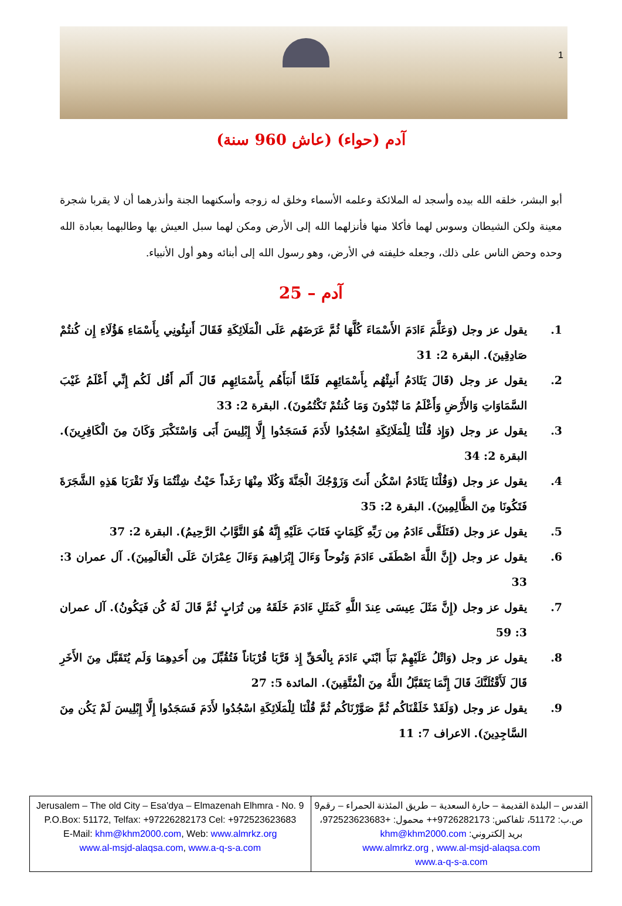1
آدم (حواء) (عاش 960 سنة)
أبو البشر، خلقه الله بيده وأسجد له الملائكة وعلمه الأسماء وخلق له زوجه وأسكنهما الجنة وأنذرهما أن لا يقربا شجرة معينة ولكن الشيطان وسوس لهما فأكلا منها فأنزلهما الله إلى الأرض ومكن لهما سبل العيش بها وطالبهما بعبادة الله وحده وحض الناس على ذلك، وجعله خليفته في الأرض، وهو رسول الله إلى أبنائه وهو أول الأنبياء.
آدم – 25
1. يقول عز وجل (وَعَلَّمَ ءَادَمَ الأَسْمَاءَ كُلَّهَا ثُمَّ عَرَضَهُم عَلَى الْمَلَائِكَةِ فَقَالَ أَنبِئُونِي بِأَسْمَاءِ هَؤُلَاءِ إِن كُنتُمْ صَادِقِينَ). البقرة 2: 31
2. يقول عز وجل (قَالَ يَئَادَمُ أَنبِئْهُم بِأَسْمَائِهِم فَلَمَّا أَنبَأَهُم بِأَسْمَائِهِم قَالَ أَلَم أَقُل لَكُم إِنِّي أَعْلَمُ غَيْبَ السَّمَاوَاتِ وَالأَرْضِ وَأَعْلَمُ مَا تُبْدُونَ وَمَا كُنتُمْ تَكْتُمُونَ). البقرة 2: 33
3. يقول عز وجل (وَإِذ قُلْنَا لِلْمَلَائِكَةِ اسْجُدُوا لأَدَمَ فَسَجَدُوا إِلَّا إِبْلِيسَ أَبَى وَاسْتَكْبَرَ وَكَانَ مِنَ الْكَافِرِينَ). البقرة 2: 34
4. يقول عز وجل (وَقُلْنَا يَئَادَمُ اسْكُن أَنتَ وَزَوْجُكَ الْجَنَّةَ وَكُلَا مِنْهَا رَغَداً حَيْثُ شِئْتُمَا وَلَا تَقْرَبَا هَذِهِ الشَّجَرَةَ فَتَكُونَا مِنَ الظَّالِمِينَ). البقرة 2: 35
5. يقول عز وجل (فَتَلَقَّى ءَادَمُ مِن رَبِّهِ كَلِمَاتٍ فَتَابَ عَلَيْهِ إِنَّهُ هُوَ التَّوَّابُ الرَّحِيمُ). البقرة 2: 37
6. يقول عز وجل (إِنَّ اللَّهَ اصْطَفَى ءَادَمَ وَنُوحاً وَءَالَ إِبْرَاهِيمَ وَءَالَ عِمْرَانَ عَلَى الْعَالَمِينَ). آل عمران 3: 33
7. يقول عز وجل (إِنَّ مَثَلَ عِيسَى عِندَ اللَّهِ كَمَثَلِ ءَادَمَ خَلَقَهُ مِن تُرَابٍ ثُمَّ قَالَ لَهُ كُن فَيَكُونُ). آل عمران 3: 59
8. يقول عز وجل (وَاتْلُ عَلَيْهِمْ نَبَأَ ابْنَي ءَادَمَ بِالْحَقِّ إِذ قَرَّبَا قُرْبَاناً فَتُقُبِّلَ مِن أَحَدِهِمَا وَلَم يُتَقَبَّل مِنَ الأَخَرِ قَالَ لَأَقْتُلَنَّكَ قَالَ إِنَّمَا يَتَقَبَّلُ اللَّهُ مِنَ الْمُتَّقِينَ). المائدة 5: 27
9. يقول عز وجل (وَلَقَدْ خَلَقْنَاكُم ثُمَّ صَوَّرْنَاكُم ثُمَّ قُلْنَا لِلْمَلَائِكَةِ اسْجُدُوا لأَدَمَ فَسَجَدُوا إِلَّا إِبْلِيسَ لَمْ يَكُن مِنَ السَّاجِدِينَ). الاعراف 7: 11
| Jerusalem – The old City – Esa'dya – Elmazenah Elhmra - No. 9 P.O.Box: 51172, Telfax: +97226282173 Cel: +972523623683 E-Mail: khm@khm2000.com , Web: www.almrkz.org www.al-msjd-alaqsa.com , www.a-q-s-a.com | القدس – البلدة القديمة – حارة السعدية – طريق المئذنة الحمراء – رقم9 ص.ب: 51172، تلفاكس: 9726282173++ محمول: +972523623683، بريد إلكتروني: khm@khm2000.com www.almrkz.org , www.al-msjd-alaqsa.com www.a-q-s-a.com |